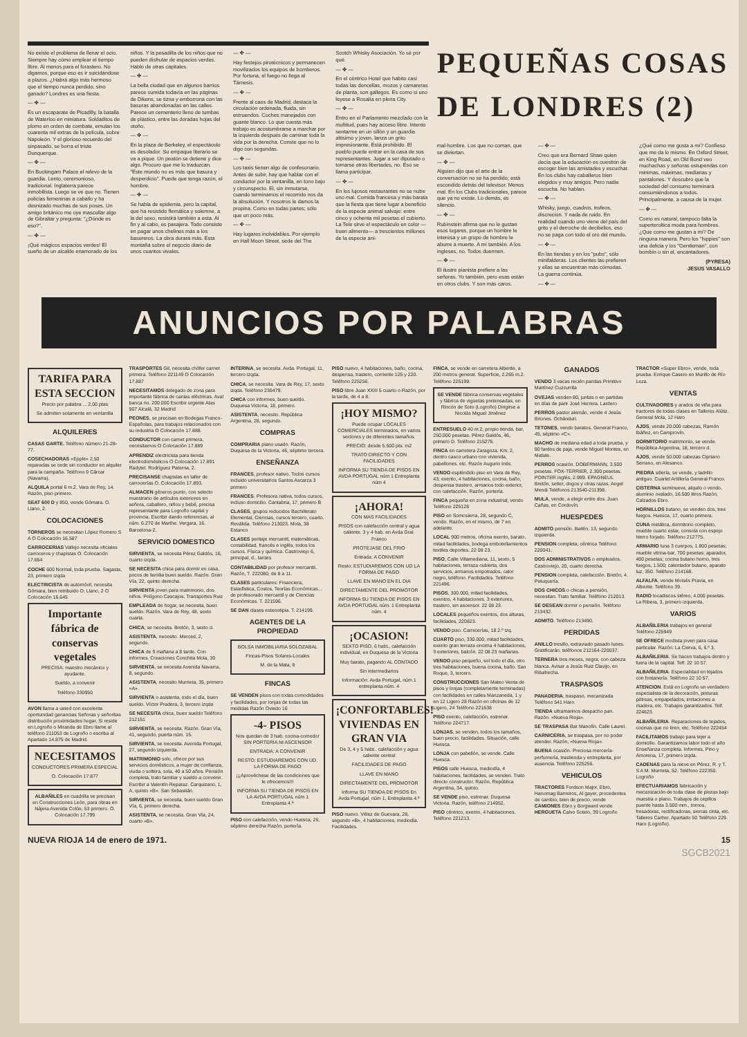No existe el problema de llenar el ocio. Siempre hay cómo emplear el tiempo libre. Al menos para el forastero. No digamos, porque eso es ir suicidándose a plazos. ¿Habrá algo más hermoso que el tiempo nunca perdido, sino ganado? Londres es una fiesta.
— ✤ —
Es un escaparate de Picadilly, la batalla de Waterloo en miniatura. Soldaditos de plomo en orden de combate, emulan los cuarenta mil extras de la película, sobre Napoleón. Y el glorioso recuerdo del sinpasado, se borra el triste Dunquerque.
— ✤ —
En Buckingam Palace el relevo de la guardia. Lento, ceremonioso, tradicional. Inglaterra parece inmobilista. Luego se ve que no. Tienen policías femeninas a caballo y ha desnizado muchas de sus poses. Un amigo británico me oye mascullar algo de Gibraltar y pregunta: "¿Dónde es eso?".
— ✤ —
¡Qué mágicos espacios verdes! El sueño de un alcalde enamorado de los niños. Y la pesadilla de los niños que no pueden disfrutar de espacios verdes. Hablo de otras capitales.
— ✤ —
La bella ciudad que en algunos barrios parece sumida todavía en las páginas de Dikens, se tizna y emborrona con las basuras abandonadas en las calles. Parece un cementerio lleno de tumbas de plástico, entre las doradas hojas del otoño.
— ✤ —
En la plaza de Berkeley, el espectáculo es desolador. Su empaque literario se va a pique. Un peatón se detiene y dice algo. Procuro que me lo traduzcan. "Este mundo no es más que basura y desperdicio". Puede que tenga razón, el hombre.
— ✤ —
Se habla de epidemia, pero la capital, que ha resistido flemática y solemne, a la del sexo, resistirá también a esta. Al fin y al cabo, es pasajera. Todo consiste en pagar unos chelines más a los basureros. La obra durará más. Esta montaña sobre el negocio diario de unos cuantos vivales.
— ✤ —
Hay festejos pirotécnicos y permanecen movilizados los equipos de bomberos. Por fortuna, el fuego no llega al Támesis.
— ✤ —
Frente al caos de Madrid, destaca la circulación ordenada, fluida, sin estruendos. Coches manejados con guante blanco. Lo que cuesta más trabajo es acostumbrarse a marchar por la izquierda después de caminar toda la vida por la derecha. Conste que no lo digo con segundas.
— ✤ —
Los taxis tienen algo de confesonario. Antes de subir, hay que hablar con el conductor por la ventanilla, en tono bajo y circunspecto. El, sin inmutarse, cuando terminamos el recorrido nos da la absolución. Y nosotros le damos la propina. Como en todas partes; sólo que un poco más.
— ✤ —
Hay lugares inolvidables. Por ejemplo en Hall Moon Street, sede del The Scotch Whisky Asociación. Yo sé por qué.
— ✤ —
En el céntrico Hotel que habito casi todas las doncellas, mozos y camareras de planta, son gallegos. Es como si uno leyese a Rosalía en plena City.
— ✤ —
Entro en el Parlamento mezclado con la multitud, pues hay acceso libre. Intento sentarme en un sillón y un guardia altísimo y joven, lanza un grito impresionante. Está prohibido. El pueblo puede entrar en la casa de sus representantes. Jugar a ser diputado o tomarse otras libertades, no. Eso se llama participar.
— ✤ —
En los lujosos restaurantes no se nutre uno mal. Comida francesa y más barata que la fiesta que tiene lugar a beneficio de la especie animal salvaje: entre cinco y ochenta mil pesetas el cubierto. La Tele sirve el espectáculo en color —buen alimento— a trescientos millones de la especie ani-
PEQUEÑAS COSAS DE LONDRES (2)
mal-hombre. Los que no coman, que se diviertan.
— ✤ —
Alguien dijo que el arte de la conversación no se ha perdido; está escondido detrás del televisor. Menos mal. En los Clubs tradicionales, parece que ya no existe. Lo demás, es silencio.
— ✤ —
Rubinstein afirma que no le gustan esos lugares, porque un hombre le interesa y un grupo de hombre le aburre a muerte. A mí también. A los ingleses, no. Todos duermen.
— ✤ —
El ilustre pianista prefiere a las señoras. Yo también, pero esas están en otros clubs. Y son más caros.
— ✤ —
Creo que era Bernard Shaw quien decía que la educación es cuestión de escoger bien las amistades y escuchar. En los clubs hay caballeros bien elegidos y muy amigos. Pero nadie escucha. No hablan.
— ✤ —
Whisky, juego, cuadros, trofeos, discreción. Y nada de ruido. En realidad cuando uno viene del país del grito y el derroche de decibelios, eso no se paga con todo el oro del mundo.
— ✤ —
En las tiendas y en los "pubs", sólo minifalderas. Los clientes las prefieren y ellas se encuentran más cómodas. La guerra continúa.
— ✤ —
¿Qué como me gusta a mí? Confieso que me da lo mismo. En Oxford Street, en King Road, en Old Bond veo muchachas y señoras estupendas con minimas, máximas, medianas y pantalones. Y descubro que la sociedad del consumo terminará consumiéndonos a todos. Principalmente, a causa de la mujer.
— ✤ —
Como es natural, tampoco falta la superteroltica moda para hombres. ¿Que como me gustan a mí? De ninguna manera. Pero los "hippies" son una delicia y los "Gentleman", con bombín o sin el, encantadores.
(PYRESA)
JESUS VASALLO
ANUNCIOS POR PALABRAS
TARIFA PARA ESTA SECCION
Precio por palabra ... 2,00 ptas
Se admiten solamente en ventanilla
ALQUILERES
CASAS GARTE. Teléfono número 21-28-77.
COSECHADORAS «Epple» 2,50 reparadas se cede sin conductor en alquiler para la campaña. Teléfono 9 Cárcar (Navarra).
ALQUILA portal 6 m.2. Vara de Rey, 14. Razón, piso primero.
SEAT 600 D y 850, vende Gómara. O. Llano, 2.
COLOCACIONES
TORNEROS se necesitan López Romero S A O Colocación 16.587
CARROCERIAS Vallejo necesita oficiales carroceros y chapistas O. Colocación 17.654
COCHE 600 Normal, toda prueba. Sagasta, 23, primero izqda
ELECTRICISTA de automóvil, necesita Gómara, bien retribuido O. Llano, 2 O Colocación 16.645
Importante fábrica de conservas vegetales
PRECISA: maestro mecánico y ayudante.
Sueldo, a convenir
Teléfono 330950
AVON llama a usted con excelente oportunidad ganancias Señoras y señoritas distribución proximidades hogar. Si reside en Logroño o Miranda de Ebro llame al teléfono 211053 de Logroño o escriba al Apartado 14.875 de Madrid.
NECESITAMOS
CONDUCTORES PRIMERA ESPECIAL
O. Colocación 17.877
ALBAÑILES en cuadrilla se precisan en Construcciones León, para obras en Nájera Avenida Colón, 53 primero. O. Colocación 17.799
TRASPORTES Gil, necesita chófer carnet primera. Teléfono 221149 O Colocación 17.887
NECESITAMOS delegado de zona para importante fábrica de canias eléctricas. Aval banca rio. 200.000 Escribir urgente Alas 907 Alcalá, 32 Madrid
PEONES, se precisan en Bodegas Franco-Españolas, para trabajos relacionados con su industria O Colocación 17.888.
CONDUCTOR con carnet primera, necesitamos O Colocación 17.889
APRENDIZ electricista para tienda electrodomésticos O Colocación 17.891 Radytel. Rodríguez Paterna, 2.
PRECISANSE chapistas en taller de carrocerías O. Colocación 17.893.
ALMACEN géneros punto, con selecto muestrario de artículos exteriores en señora, caballero, niños y bebé, precisa representante para Logroño capital y provincia. Escribir dando referencias, al núm. 6.270 de Marthe. Vergara, 16. Barcelona-2.
SERVICIO DOMESTICO
SIRVIENTA, se necesita Pérez Galdós, 16, cuarto izqda.
SE NECESITA chica para dormir en casa, pocos de familia buen sueldo. Razón. Gran Vía, 22, quinto derecha.
SIRVIENTA joven para matrimonio, dos niños. Polígono Cascajos. Transportes Ruiz
EMPLEADA de hogar, se necesita, buen sueldo. Razón. Vara de Rey, 48, sexto cuarta.
CHICA, se necesita. Bretón, 3, sexto d.
ASISTENTA, necesito. Merced, 2, segundo.
CHICA de 9 mañana a 8 tarde. Con informes. Creaciones Conchita Mola, 30
SIRVIENTA, se necesita Avenida Navarra, 8, segundo.
ASISTENTA, necesito Murrieta, 35, primero «A».
SIRVIENTA o asistenta, todo el día, buen sueldo. Víctor Pradera, 3, tercero izqda
SE NECESITA chica, buen sueldo Teléfono 212151
SIRVIENTA, se necesita. Razón. Gran Vía, 41, segundo, puerta núm. 15.
SIRVIENTA, se necesita. Avenida Portugal, 27, segundo izquierda.
MATRIMONIO solo, ofrece por sus servicios domésticos, a mujer de confianza, viuda o soltera, sola, 40 a 50 años. Pensión completa, trato familiar y sueldo a convenir. Escribir a Valentín Reparaz. Carquizano, 1, A, quinto «B». San Sebastián.
SIRVIENTA, se necesita, buen sueldo Gran Vía, 6, primero derecha.
ASISTENTA, se necesita. Gran Vía, 24, cuarto «B».
INTERINA, se necesita. Avda. Portugal, 11, tercero izqda.
CHICA, se necesita. Vara de Rey, 17, sexto izqda. Teléfono 230479.
CHICA con informes, buen sueldo. Duquesa Victoria, 18, primero.
ASISTENTA, necesito. República Argentina, 28, segundo.
COMPRAS
COMPRARIA piano usado. Razón, Duquesa de la Victoria, 46, séptimo tercera.
ENSEÑANZA
FRANCES, profesor nativo. Todos cursos incluido universitarios Santos Ascarza 3 primero
FRANCES. Profesora nativa, todos cursos, incluso domicilio. Cantabria, 17, primero B
CLASES, grupos reducidos Bachillerato Elemental, Ciencias, cursos tercero, cuarto. Reválida. Teléfono 213023. Mola, 38 Estanco
CLASES peritaje mercantil, matemáticas, contabilidad, francés e inglés, todos los cursos. Física y química. Castroviejo 6, principal, d., tardes
CONTABILIDAD por profesor mercantil. Razón, T. 222080, de 8 a 11.
CLASES particulares: Financiera, Estadística, Costos, Teorías Económicas... de profesorado mercantil y de Ciencias Económicas. T. 221596.
SE DAN clases estenotipia. T. 214199.
AGENTES DE LA PROPIEDAD
BOLSA INMOBILIARIA SOLOZABAL
Fincas-Pisos Solares-Locales
M. de la Mata, 6
FINCAS
SE VENDEN pisos con todas comodidades y facilidades, por lonjas de todas las medidas Razón Oviedo 16
-4- PISOS
Nos quedan de 3 hab. cocina-comedor SIN PORTERIA NI ASCENSOR
ENTRADA: A CONVENIR
RESTO: ESTUDIAREMOS CON UD. LA FORMA DE PAGO
¡¡¡Aprovéchese de las condiciones que le ofrecemos!!!
INFORMA SU TIENDA DE PISOS EN LA AVDA PORTUGAL núm 1 Entreplanta 4.ª
PISO con calefacción, vendo Huesca, 26, séptimo derecha Razón, portería.
PISO nuevo, 4 habitaciones, baño, cocina, despensa, trastero, corriente 125 y 220. Teléfono 225256.
PISO libre Juan XXIII 5 cuarto o Razón, por la tarde, de 4 a 8.
¡HOY MISMO?
Puede ocupar LOCALES COMERCIALES terminados, en varios sectores y de diferentes tamaños.
PRECIO: desde 5.500 pts. m2
TRATO DIRECTO Y CON FACILIDADES
INFORMA SU TIENDA DE PISOS EN AVDA PORTUGAL núm 1 Entreplanta núm 4
¡AHORA!
CON MAS FACILIDADES
PISOS con calefacción central y agua caliente. 3 y 4 hab. en Avda Gral. Franco
PROTEJASE DEL FRIO
Entrada: A CONVENIR
Resto: ESTUDIAREMOS CON UD LA FORMA DE PAGO
LLAVE EN MANO EN EL DIA
DIRECTAMENTE DEL PROMOTOR
INFORMA SU TIENDA DE PISOS EN AVDA PORTUGAL núm. 1 Entreplanta núm. 4
¡OCASION!
SEXTO PISO, 6 habt., calefacción individual, en Duquesa de la Victoria
Muy barato, pagando AL CONTADO
Sin intermediarios
Información: Avda Portugal, núm 1 entreplanta núm. 4
¡CONFORTABLES! VIVIENDAS EN GRAN VIA
De 3, 4 y 5 habt.. calefacción y agua caliente central
FACILIDADES DE PAGO
LLAVE EN MANO
DIRECTAMENTE DEL PROMOTOR
Informa SU TIENDA DE PISOS En Avda Portugal, núm 1, Entreplanta 4.ª
PISO nuevo. Vélez de Guevara, 28, segundo «B», 4 habitaciones, mediodía. Facilidades.
FINCA, se vende en carretera Alberite, a 200 metros general. Superficie, 2.265 m.2. Teléfono 225199.
SE VENDE fábrica conservas vegetales y fábrica de viguetas pretensadas, en Rincón de Soto (Logroño) Dirigirse a Nicolás Miguel Jiménez
ENTRESUELO 40 m.2, propio tienda, bar, 250.000 pesetas. Pérez Galdós, 46, primero D. Teléfono 215275.
FINCA en carretera Zaragoza. Km. 2, dentro casco urbano con vivienda, pabellones, etc. Razón Augurio Inés.
VENDO espléndido piso en Vara de Rey, 43, exento, 4 habitaciones, cocina, baño, despensa trastero, armarios todo exterior, con calefacción. Razón, portería.
FINCA pequeña en zona industrial, vendo Teléfono 225128
PISO en Somosierra, 28, segundo C, vendo. Razón, en el mismo, de 7 en adelante.
LOCAL 900 metros, oficina exento, barato, mitad facilidades, bodega embotellamientos textiles deportes. 22 08 23.
PISO, Calle Villamediana, 11, sexto, 5 habitaciones, terraza cubierta, dos servicios, armarios empotrados, calor negro, teléfono. Facilidades. Teléfono 221496.
PISOS, 300.000, mitad facilidades, exentos, 4 habitaciones, 3 exteriores, trastero, sin ascensor. 22 08 23.
LOCALES pequeños exentos, dos alturas, facilidades. 220823.
VENDO piso. Carnicerías, 18 2.º izq.
CUARTO piso, 330.000, mitad facilidades, exento gran terraza encima 4 habitaciones, 3 exteriores, balcón. 22 08 23 mañanas.
VENDO piso pequeño, sol todo el día, otro tres habitaciones, buena cocina, baño. San Roque, 3, tercero.
CONSTRUCCIONES San Mateo Venta de pisos y lonjas (completamente terminadas) con facilidades en calles Manzaneda, 1 y en 12 Ligero 28 Razón en oficinas de 12 Ligero, 24 Teléfono 221638
PISO exento, calefacción, estrenar. Teléfono 224717.
LONJAS, se venden, todos los tamaños, buen precio, facilidades. Situación, calle Huesca.
LONJA con pabellón, se vende. Calle Huesca.
PISOS calle Huesca, mediodía, 4 habitaciones, facilidades, se venden. Trato directo constructor. Razón, República Argentina, 34, quinto.
SE VENDE piso, estrenar. Duquesa Victoria. Razón, teléfono 214952.
PISO céntrico, exento, 4 habitaciones. Teléfono 221213.
GANADOS
VENDO 3 vacas recién paridas Primitivo Martínez Cuzcurrita
OVEJAS venden 80, juntas o en partidas en días de parir José Herrera. Lardero
PERROS pastor alemán, vende 4 Jesús Briones. Ochánduri.
TETONES, vendo baratos. General Franco, 45, séptimo «C».
MACHO de mediana edad a toda prueba, y 90 fardos de paja, vende Miguel Montes, en Matute.
PERROS ocasión. DOBERMANN, 3.500 pesetas. FOX-TERRIER, 2.300 pesetas. POINTER inglés, 2.999. EPAGNEUL Bretón, setter, dogos y otras razas. Angel Mendi Teléfonos 213540-211398.
MULA, vende, a elegir entre dos. Juan Cañas, en Cordovín.
HUESPEDES
ADMITO pensión. Bailén, 13, segundo izquierda.
PENSION completa, céntrica Teléfono 220041.
DOS ADMINISTRATIVOS o empleados. Castroviejo, 20, cuarto derecha.
PENSION completa, calefacción. Bretón, 4. Peluquería.
DOS CHICOS o chicas a pensión, necesitan. Trato familiar. Teléfono 212013.
SE DESEAN dormir o pensión. Teléfono 213432.
ADMITO. Teléfono 213490.
PERDIDAS
ANILLO tresillo, extraviado pasado lunes. Gratificarán, teléfonos 212164-220037.
TERNERA tres meses, negra, con cabeza blanca. Avisar a Jesús Ruiz Clavijo, en Ribafrecha.
TRASPASOS
PANADERIA, traspaso, mecanizada Teléfono 541 Haro
TIENDA ultramarinos despacho pan. Razón. «Nueva Rioja».
SE TRASPASA Bar Manolín. Calle Laurel.
CARNICERIA, se traspasa, por no poder atender. Razón, «Nueva Rioja».
BUENA ocasión. Preciosa mercería-perfumería, trastienda y entreplanta, por ausencia. Teléfono 225256.
VEHICULOS
TRACTORES Fordson Major, Ebro, Hanomag Barreiros, Al gayer, procedentes de cambio, bien de precio, vende CAMIONES Ebro y Borgward vende HERGUETA Calvo Sotelo, 39 Logroño
TRACTOR «Super Ebro», vende, toda prueba. Enrique Casero en Murillo de Río Leza.
VENTAS
CULTIVADORES y arados de viña para tractores de todas clases en Talleres Alútiz. General Mola, 12 Haro
AJOS, vende 20.000 cabezas, Ramón Ibáñez, en Camprovín.
DORMITORIO matrimonio, se vende. República Argentina, 18, tercero d.
AJOS, vende 50.000 cabezas Cipriano Serrano, en Alesanco.
PIEDRA sillería, se vende, y ladrillo antiguo. Cuartel Artillería General Franco.
CISTERNA seminueva, alquilo o vendo, aluminio ovalado, 16.500 litros Razón, Calzados Ebro.
HORNILLOS butano, se venden dos, tres fuegos. Huesca, 17, cuarto primera.
CUNA metálica, dormitorio completo, mueble cuarto estar, consola con espejo hierro forjado. Teléfono 212775.
ARMARIO luna 3 cuerpos, 1.800 pesetas; mueble vitrina-bar, 700 pesetas; aparador, 400 pesetas; cocina butano horno, tres fuegos, 1.500; calentador butano, aparato luz, 350. Teléfono 214168.
ALFALFA, vende Moisés Pravia, en Alberite. Teléfono 39.
RADIO tocadiscos stéreo, 4.000 pesetas. La Ribera, 3, primero izquierda.
VARIOS
ALBAÑILERIA trabajos en general Teléfono 225949
SE OFRECE modista joven para casa particular. Razón: La Cierva, 6, 6.º 3.
ALBAÑILERIA. Se hacen trabajos dentro y fuera de la capital. Telf. 22 10 57.
ALBAÑILERIA. Especialidad en tejados con fontanería. Teléfono 22 10 57.
ATENCION. Está en Logroño un verdadero especialista de la decoración, pinturas pétreas, empapelados, imitaciones a madera, etc. Trabajos garantizados. Telf. 224623.
ALBAÑILERIA. Reparaciones de tejados, cocinas que no tiren, etc. Teléfono 222454
FACILITAMOS trabajo para tejer a domicilio. Garantizamos labor todo el año Enseñanza completa. Informes, Pino y Amorena, 17, primero izqda.
CADENAS para la nieve en Pérez, R. y T. S A M. Murrieta, 52. Teléfono 222350. Logroño
EFECTUARIAMOS fabricación y mecanización de toda clase de piezas bajo muestra o plano. Trabajos de cepillos puente hasta 3.500 mm., tornos, fresadoras, rectificadoras, sierras cinta, etc. Talleres Carher. Apartado 50 Teléfono 229. Haro (Logroño).
NUEVA RIOJA 14 de enero de 1971. 15
SGCB2021